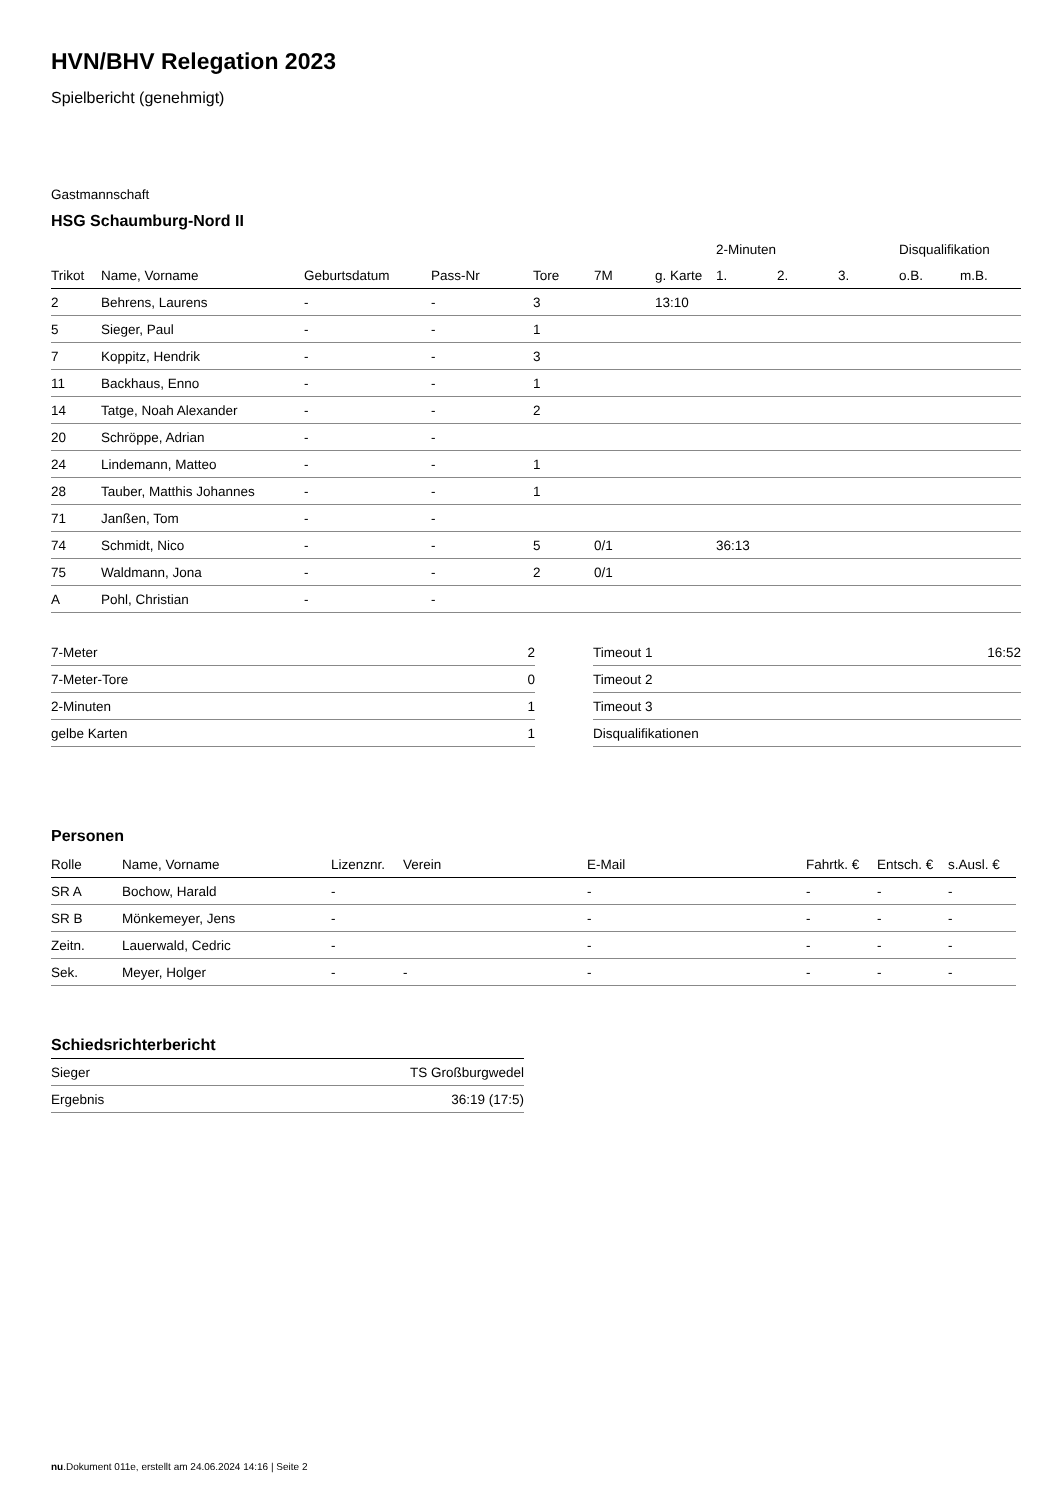HVN/BHV Relegation 2023
Spielbericht (genehmigt)
Gastmannschaft
HSG Schaumburg-Nord II
| | | | | | | | 2-Minuten | | | Disqualifikation | |
| --- | --- | --- | --- | --- | --- | --- | --- | --- | --- | --- | --- |
| Trikot | Name, Vorname | Geburtsdatum | Pass-Nr | Tore | 7M | g. Karte | 1. | 2. | 3. | o.B. | m.B. |
| 2 | Behrens, Laurens | - | - | 3 | | 13:10 | | | | | |
| 5 | Sieger, Paul | - | - | 1 | | | | | | | |
| 7 | Koppitz, Hendrik | - | - | 3 | | | | | | | |
| 11 | Backhaus, Enno | - | - | 1 | | | | | | | |
| 14 | Tatge, Noah Alexander | - | - | 2 | | | | | | | |
| 20 | Schröppe, Adrian | - | - | | | | | | | | |
| 24 | Lindemann, Matteo | - | - | 1 | | | | | | | |
| 28 | Tauber, Matthis Johannes | - | - | 1 | | | | | | | |
| 71 | Janßen, Tom | - | - | | | | | | | | |
| 74 | Schmidt, Nico | - | - | 5 | 0/1 | | 36:13 | | | | |
| 75 | Waldmann, Jona | - | - | 2 | 0/1 | | | | | | |
| A | Pohl, Christian | - | - | | | | | | | | |
| 7-Meter | 2 |
| 7-Meter-Tore | 0 |
| 2-Minuten | 1 |
| gelbe Karten | 1 |
| Timeout 1 | 16:52 |
| Timeout 2 | |
| Timeout 3 | |
| Disqualifikationen | |
Personen
| Rolle | Name, Vorname | Lizenznr. | Verein | E-Mail | Fahrtk. € | Entsch. € | s.Ausl. € |
| --- | --- | --- | --- | --- | --- | --- | --- |
| SR A | Bochow, Harald | - | | - | - | - | - |
| SR B | Mönkemeyer, Jens | - | | - | - | - | - |
| Zeitn. | Lauerwald, Cedric | - | | - | - | - | - |
| Sek. | Meyer, Holger | - | - | - | - | - | - |
Schiedsrichterbericht
| Sieger | TS Großburgwedel |
| Ergebnis | 36:19 (17:5) |
nu.Dokument 011e, erstellt am 24.06.2024 14:16 | Seite 2